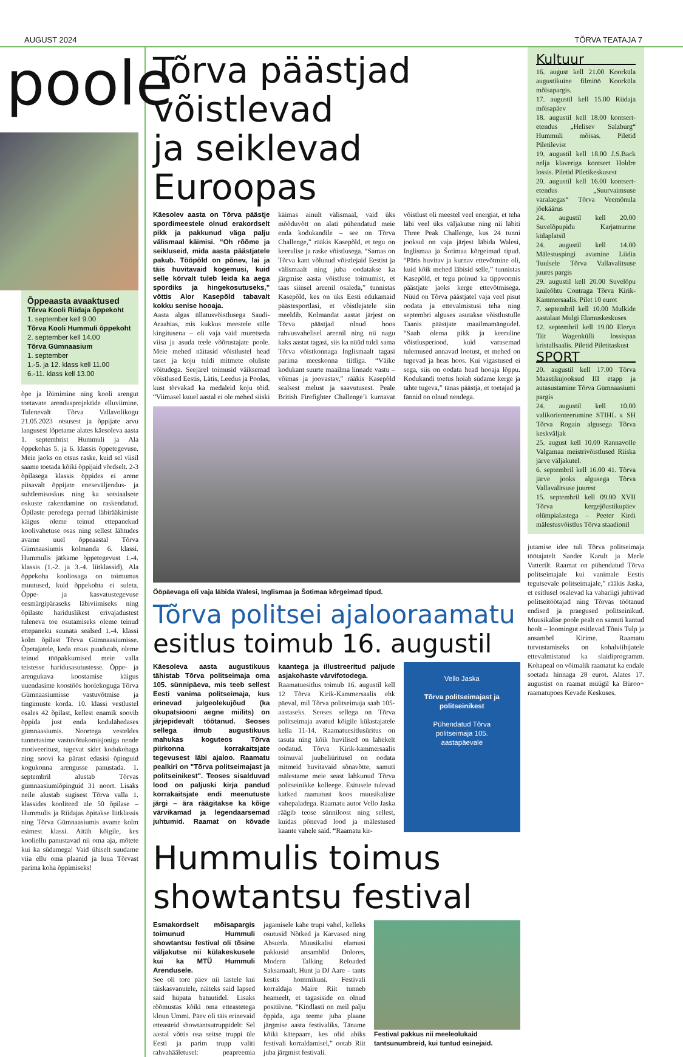AUGUST 2024 TÕRVA TEATAJA 7
poole
Õppeaasta avaaktused
Tõrva Kooli Riidaja õppekoht
1. september kell 9.00
Tõrva Kooli Hummuli õppekoht
2. september kell 14.00
Tõrva Gümnaasium
1. september
1.-5. ja 12. klass kell 11.00
6.-11. klass kell 13.00
õpe ja lõimimine ning kooli arengut toetavate arendusprojektide elluviimine. Tulenevalt Tõrva Vallavolikogu 21.05.2023 otsusest ja õppijate arvu langusest lõpetame alates käesoleva aasta 1. septembrist Hummuli ja Ala õppekohas 5. ja 6. klassis õppetegevuse. Meie jaoks on otsus raske, kuid sel viisil saame toetada kõiki õppijaid võrdselt. 2-3 õpilasega klassis õppides ei arene piisavalt õppijate eneseväljendus- ja suhtlemisoskus ning ka sotsiaalsete oskuste rakendamine on raskendatud. Õpilaste peredega peetud läbirääkimiste käigus oleme teinud ettepanekud koolivahetuse osas ning sellest lähtudes avame uuel õppeaastal Tõrva Gümnaasiumis kolmanda 6. klassi. Hummulis jätkame õppetegevust 1.-4. klassis (1.-2. ja 3.-4. liitklassid), Ala õppekoha kooliosaga on toimumas muutused, kuid õppekohta ei suleta. Õppe- ja kasvatustegevuse eesmärgipäraseks läbiviimiseks ning õpilaste hariduslikest erivajadustest tuleneva toe osutamiseks oleme teinud ettepaneku suunata sealsed 1.-4. klassi kolm õpilast Tõrva Gümnaasiumisse. Õpetajatele, keda otsus puudutab, oleme teinud tööpakkumised meie valla teistesse haridusasutustesse. Õppe- ja arengukava koostamise käigus uuendasime koostöös hoolekoguga Tõrva Gümnaasiumisse vastuvõtmise ja tingimuste korda. 10. klassi vestlustel osales 42 õpilast, kellest enamik soovib õppida just enda kodulähedases gümnaasiumis. Noortega vesteldes tunnetasime vastuvõtukomisjoniga nende motiveeritust, tugevat sidet kodukohaga ning soovi ka pärast edasisi õpinguid kogukonna arengusse panustada. 1. septembril alustab Tõrvas gümnaasiumiõpinguid 31 noort. Lisaks neile alustab sügisest Tõrva valla 1. klassides kooliteed üle 50 õpilase – Hummulis ja Riidajas õpitakse liitklassis ning Tõrva Gümnaasiumis avame kolm esimest klassi. Aitäh kõigile, kes kooliellu panustavad nii oma aja, mõtete kui ka südamega! Vaid ühiselt suudame viia ellu oma plaanid ja luua Tõrvast parima koha õppimiseks!
Tõrva päästjad võistlevad
ja seiklevad Euroopas
Käesolev aasta on Tõrva päästje spordimeestele olnud erakordselt pikk ja pakkunud väga palju välismaal käimisi. “Oh rõõme ja seikluseid, mida aasta päästjatele pakub. Tööpõld on põnev, lai ja täis huvitavaid kogemusi, kuid selle kõrvalt tuleb leida ka aega spordiks ja hingekosutuseks,” võttis Alor Kasepõld tabavalt kokku senise hooaja.
Aasta algas üllatusvõistlusega Saudi-Araabias, mis kukkus meestele sülle kingitusena – oli vaja vaid muretseda viisa ja asuda teele võõrustajate poole. Meie mehed näitasid võistlustel head taset ja koju tuldi mitmete oluliste võitudega. Seejärel toimusid väiksemad võistlused Eestis, Lätis, Leedus ja Poolas, kust tõrvakad ka medaleid koju tõid. “Viimasel kuuel aastal ei ole mehed siiski käimas ainult välismaal, vaid üks mõõduvõtt on alati pühendatud meie enda kodukandile – see on Tõrva Challenge,” rääkis Kasepõld, et tegu on keerulise ja raske võistlusega. “Samas on Tõrva kant võlunud võistlejaid Eestist ja välismaalt ning juba oodatakse ka järgmise aasta võistluse toimumist, et taas siinsel areenil osaleda,” tunnistas Kasepõld, kes on üks Eesti edukamaid päästesportlasi, et võistlejatele siin meeldib. Kolmandat aastat järjest on Tõrva päästjad olnud hoos rahvusvahelisel areenil ning nii nagu kaks aastat tagasi, siis ka nüüd tuldi sama Tõrva võistkonnaga Inglismaalt tagasi parima meeskonna tiitliga. “Väike kodukant suurte maailma linnade vastu – võimas ja joovastav,” rääkis Kasepõld sealsest melust ja saavutusest. Peale British Firefighter Challenge’i kurnavat võistlust oli meestel veel energiat, et teha läbi veel üks väljakutse ning nii läbiti Three Peak Challenge, kus 24 tunni jooksul on vaja järjest läbida Walesi, Inglismaa ja Šotimaa kõrgeimad tipud. “Päris huvitav ja kurnav ettevõtmine oli, kuid kõik mehed läbisid selle,” tunnistas Kasepõld, et tegu polnud ka tippvormis päästjate jaoks kerge ettevõtmisega. Nüüd on Tõrva päästjatel vaja veel pisut oodata ja ettevalmistusi teha ning septembri alguses asutakse võistlustulle Taanis päästjate maailmamängudel. “Saab olema pikk ja keeruline võistlusperiood, kuid varasemad tulemused annavad lootust, et mehed on tugevad ja heas hoos. Kui vigastused ei sega, siis on oodata head hooaja lõppu. Kodukandi toetus hoiab südame kerge ja tahte tugeva,” tänas päästja, et toetajad ja fännid on olnud nendega.
Ööpäevaga oli vaja läbida Walesi, Inglismaa ja Šotimaa kõrgeimad tipud.
Tõrva politsei ajalooraamatu
esitlus toimub 16. augustil
Käesoleva aasta augustikuus tähistab Tõrva politseimaja oma 105. sünnipäeva, mis teeb sellest Eesti vanima politseimaja, kus erinevad julgeolekujõud (ka okupatsiooni aegne miilits) on järjepidevalt töötanud. Seoses sellega ilmub augustikuus mahukas koguteos Tõrva piirkonna korrakaitsjate tegevusest läbi ajaloo. Raamatu pealkiri on "Tõrva politseimajast ja politseinikest". Teoses sisalduvad lood on paljuski kirja pandud korrakaitsjate endi meenutuste järgi – ära räägitakse ka kõige värvikamad ja legendaarsemad juhtumid. Raamat on kõvade kaantega ja illustreeritud paljude asjakohaste värvifotodega.
Raamatuesitlus toimub 16. augustil kell 12 Tõrva Kirik-Kammersaalis ehk päeval, mil Tõrva politseimaja saab 105-aastaseks. Seoses sellega on Tõrva politseimaja avatud kõigile külastajatele kella 11-14. Raamatuesitlusüritus on tasuta ning kõik huvilised on lahekelt oodatud. Tõrva Kirik-kammersaalis toimuval juubeliüritusel on oodata mitmeid huvitavaid sõnavõtte, samuti mälestame meie seast lahkunud Tõrva politseinikke kolleege. Esitusele tulevad katked raamatust koos muusikaliste vahepaladega. Raamatu autor Vello Jaska räägib teose sünniloost ning sellest, kuidas põnevad lood ja mälestused kaante vahele said. “Raamatu kir-
Vello Jaska
Tõrva politseimajast ja politseinikest
Pühendatud Tõrva politseimaja 105. aastapäevale
Hummulis toimus showtantsu festival
Esmakordselt mõisapargis toimunud Hummuli showtantsu festival oli tõsine väljakutse nii külakeskusele kui ka MTÜ Hummuli Arendusele.
See oli tore päev nii lastele kui täiskasvanutele, näiteks said lapsed said hüpata batuutidel. Lisaks rõõmustas kõiki oma etteastetega kloun Ummi. Päev oli täis erinevaid etteasteid showtantsutruppidelt: Sel aastal võttis osa seitse truppi üle Eesti ja parim trupp valiti rahvahääletusel: peapreemia jagamisele kahe trupi vahel, kelleks osutusid Nõtked ja Karvased ning Absurda. Muusikalisi elamusi pakkusid ansamblid Dolores, Modern Talking Reloaded Saksamaalt, Hunt ja DJ Aare – tants kestis hommikuni. Festivali korraldaja Maire Riit tunneb heameelt, et tagasiside on olnud positiivne. “Kindlasti on meil palju õppida, aga teeme juba plaane järgmise aasta festivaliks. Täname kõiki kätepaare, kes olid abiks festivali korraldamisel,” ootab Riit juba järgmist festivali.
Festival pakkus nii meeleolukaid tantsunumbreid, kui tuntud esinejaid.
Kultuur
16. august kell 21.00 Koorküla augustikuine filmiöö Koorküla mõisapargis.
17. augustil kell 15.00 Riidaja mõisapäev
18. augustil kell 18.00 kontsert-etendus „Helisev Salzburg“ Hummuli mõisas. Piletid Piletilevist
19. augustil kell 18.00 J.S.Back nelja klaveriga kontsert Holdre lossis. Piletid Piletikeskusest
20. augustil kell 16.00 kontsert-etendus „Suurvaimsuse varalaegas“ Tõrva Veemõnula jõekäärus
24. augustil kell 20.00 Suvelõpupidu Karjatnurme külaplatsil
24. augustil kell 14.00 Mälestuspingi avamine Liidia Tuulsele Tõrva Vallavalitsuse juures pargis
29. augustil kell 20.00 Suvelõpu luuleõhtu Contraga Tõrva Kirik-Kammersaalis. Pilet 10 eurot
7. septembril kell 10.00 Mulkide aastalaat Mulgi Elamuskeskuses
12. septembril kell 19.00 Eleryn Tiit Wagenkülli lossispaa kristallsaalis. Piletid Piletitaskust
SPORT
20. augustil kell 17.00 Tõrva Maastikujooksud III etapp ja autasustamine Tõrva Gümnaasiumi pargis
24. augustil kell 10.00 valikorienteerumine STIHL x SH Tõrva Rogain algusega Tõrva keskväljak
25. august kell 10.00 Rannavolle Valgamaa meistrivõistlused Riiska järve väljakutel.
6. septembril kell 16.00 41. Tõrva järve jooks algusega Tõrva Vallavalitsuse juurest
15. septembril kell 09.00 XVII Tõrva kergejõustikupäev olümpialastega – Peeter Kirdi mälestusvõistlus Tõrva staadionil
jutamise idee tuli Tõrva politseimaja töötajatelt Sander Karult ja Merle Vatterilt. Raamat on pühendatud Tõrva politseimajale kui vanimale Eestis tegutsevale politseimajale,” rääkis Jaska, et esitlusel osalevad ka vabariigi juhtivad politseitöötajad ning Tõrvas töötanud endised ja praegused politseinikud. Muusikalise poole pealt on samuti kantud hoolt – loomingut esitlevad Tõnis Tulp ja ansambel Kirime. Raamatu tutvustamiseks on kohalviibijatele ettevalmistatud ka slaidiprogramm. Kohapeal on võimalik raamatut ka endale soetada hinnaga 28 eurot. Alates 17. augustist on raamat müügil ka Büroo+ raamatupoes Kevade Keskuses.